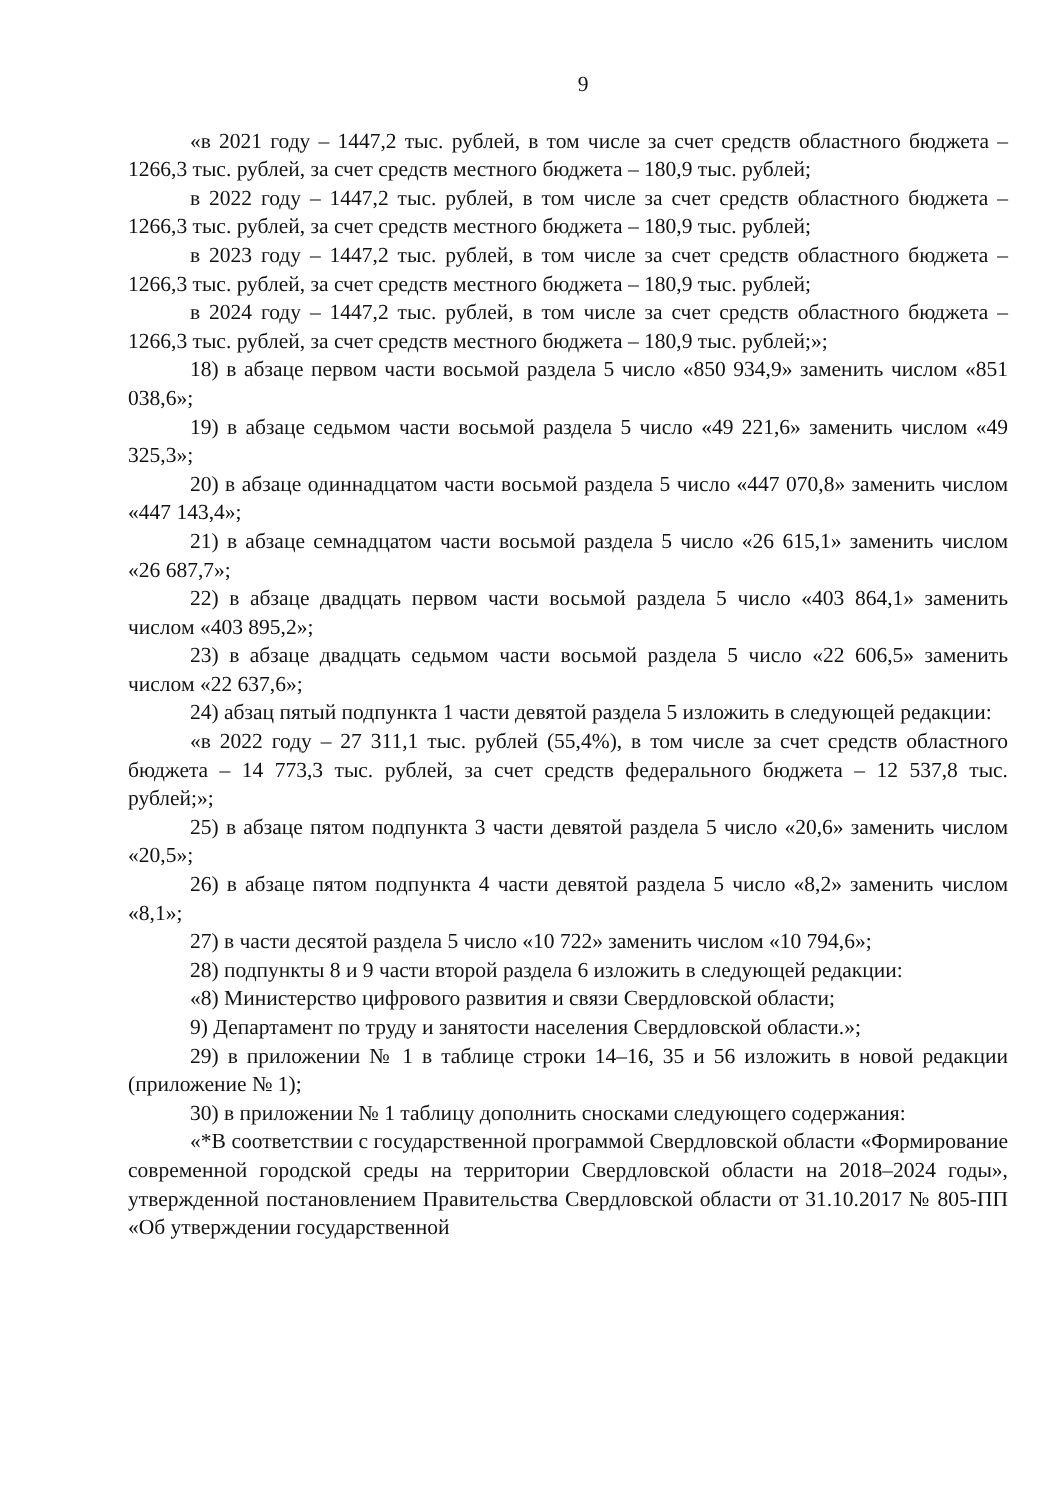9
«в 2021 году – 1447,2 тыс. рублей, в том числе за счет средств областного бюджета – 1266,3 тыс. рублей, за счет средств местного бюджета – 180,9 тыс. рублей;
в 2022 году – 1447,2 тыс. рублей, в том числе за счет средств областного бюджета – 1266,3 тыс. рублей, за счет средств местного бюджета – 180,9 тыс. рублей;
в 2023 году – 1447,2 тыс. рублей, в том числе за счет средств областного бюджета – 1266,3 тыс. рублей, за счет средств местного бюджета – 180,9 тыс. рублей;
в 2024 году – 1447,2 тыс. рублей, в том числе за счет средств областного бюджета – 1266,3 тыс. рублей, за счет средств местного бюджета – 180,9 тыс. рублей;»;
18) в абзаце первом части восьмой раздела 5 число «850 934,9» заменить числом «851 038,6»;
19) в абзаце седьмом части восьмой раздела 5 число «49 221,6» заменить числом «49 325,3»;
20) в абзаце одиннадцатом части восьмой раздела 5 число «447 070,8» заменить числом «447 143,4»;
21) в абзаце семнадцатом части восьмой раздела 5 число «26 615,1» заменить числом «26 687,7»;
22) в абзаце двадцать первом части восьмой раздела 5 число «403 864,1» заменить числом «403 895,2»;
23) в абзаце двадцать седьмом части восьмой раздела 5 число «22 606,5» заменить числом «22 637,6»;
24) абзац пятый подпункта 1 части девятой раздела 5 изложить в следующей редакции:
«в 2022 году – 27 311,1 тыс. рублей (55,4%), в том числе за счет средств областного бюджета – 14 773,3 тыс. рублей, за счет средств федерального бюджета – 12 537,8 тыс. рублей;»;
25) в абзаце пятом подпункта 3 части девятой раздела 5 число «20,6» заменить числом «20,5»;
26) в абзаце пятом подпункта 4 части девятой раздела 5 число «8,2» заменить числом «8,1»;
27) в части десятой раздела 5 число «10 722» заменить числом «10 794,6»;
28) подпункты 8 и 9 части второй раздела 6 изложить в следующей редакции:
«8) Министерство цифрового развития и связи Свердловской области;
9) Департамент по труду и занятости населения Свердловской области.»;
29) в приложении № 1 в таблице строки 14–16, 35 и 56 изложить в новой редакции (приложение № 1);
30) в приложении № 1 таблицу дополнить сносками следующего содержания:
«*В соответствии с государственной программой Свердловской области «Формирование современной городской среды на территории Свердловской области на 2018–2024 годы», утвержденной постановлением Правительства Свердловской области от 31.10.2017 № 805-ПП «Об утверждении государственной